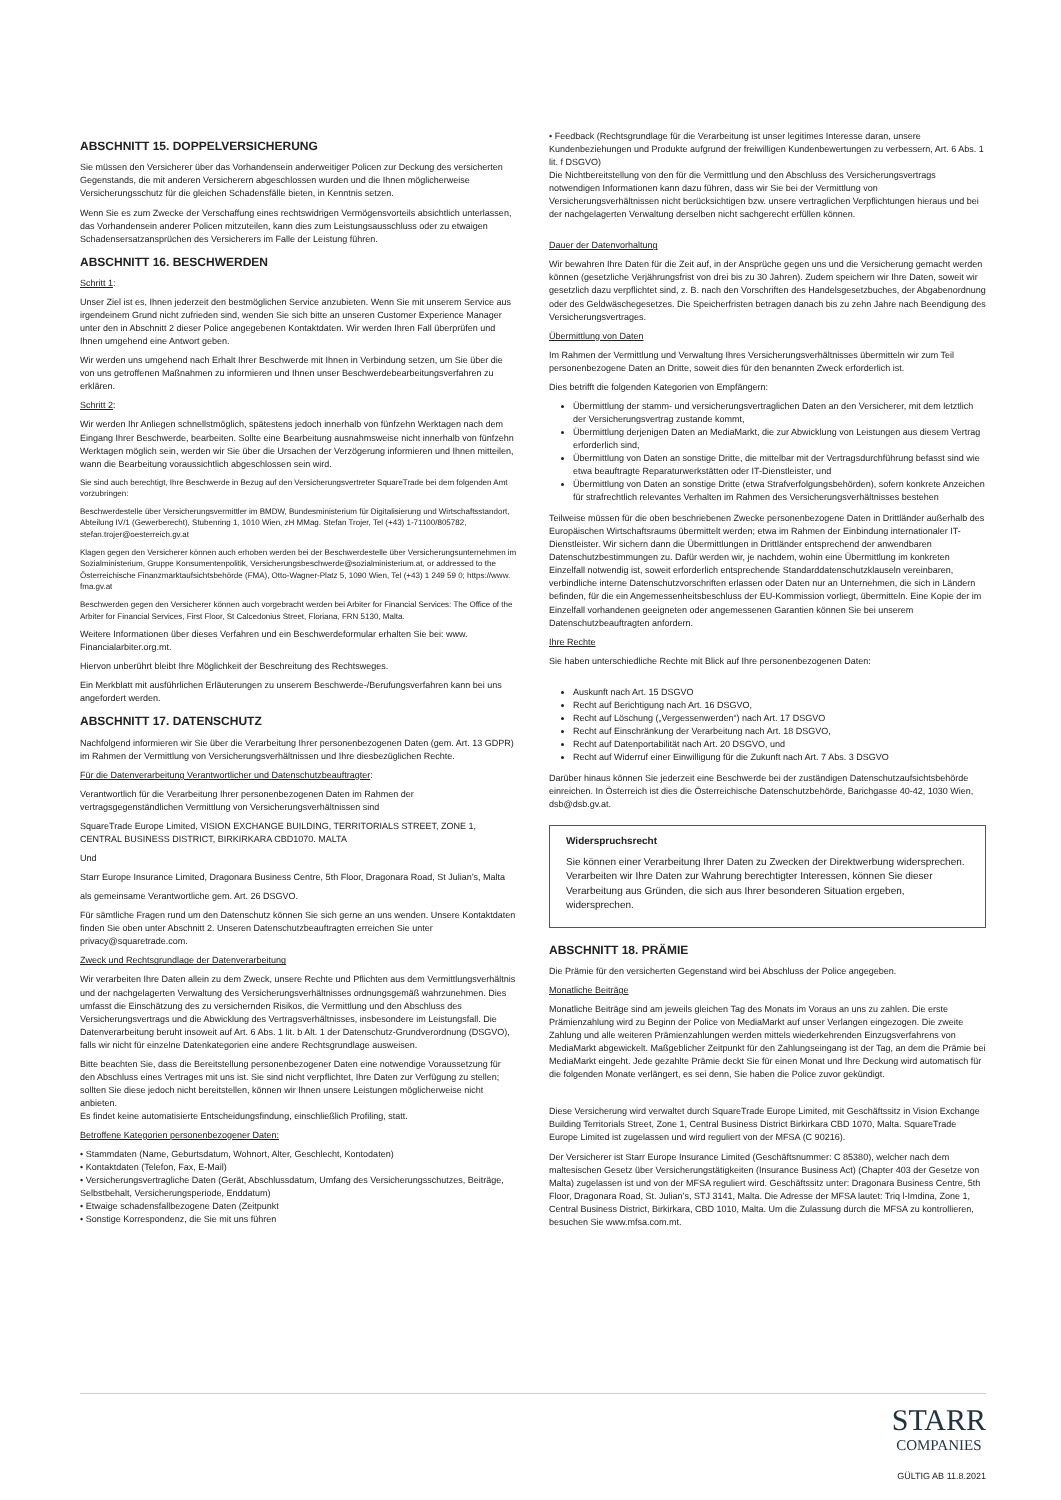ABSCHNITT 15. DOPPELVERSICHERUNG
Sie müssen den Versicherer über das Vorhandensein anderweitiger Policen zur Deckung des versicherten Gegenstands, die mit anderen Versicherern abgeschlossen wurden und die Ihnen möglicherweise Versicherungsschutz für die gleichen Schadensfälle bieten, in Kenntnis setzen.
Wenn Sie es zum Zwecke der Verschaffung eines rechtswidrigen Vermögensvorteils absichtlich unterlassen, das Vorhandensein anderer Policen mitzuteilen, kann dies zum Leistungsausschluss oder zu etwaigen Schadensersatzansprüchen des Versicherers im Falle der Leistung führen.
ABSCHNITT 16. BESCHWERDEN
Schritt 1:
Unser Ziel ist es, Ihnen jederzeit den bestmöglichen Service anzubieten. Wenn Sie mit unserem Service aus irgendeinem Grund nicht zufrieden sind, wenden Sie sich bitte an unseren Customer Experience Manager unter den in Abschnitt 2 dieser Police angegebenen Kontaktdaten. Wir werden Ihren Fall überprüfen und Ihnen umgehend eine Antwort geben.
Wir werden uns umgehend nach Erhalt Ihrer Beschwerde mit Ihnen in Verbindung setzen, um Sie über die von uns getroffenen Maßnahmen zu informieren und Ihnen unser Beschwerdebearbeitungsverfahren zu erklären.
Schritt 2:
Wir werden Ihr Anliegen schnellstmöglich, spätestens jedoch innerhalb von fünfzehn Werktagen nach dem Eingang Ihrer Beschwerde, bearbeiten. Sollte eine Bearbeitung ausnahmsweise nicht innerhalb von fünfzehn Werktagen möglich sein, werden wir Sie über die Ursachen der Verzögerung informieren und Ihnen mitteilen, wann die Bearbeitung voraussichtlich abgeschlossen sein wird.
Sie sind auch berechtigt, Ihre Beschwerde in Bezug auf den Versicherungsvertreter SquareTrade bei dem folgenden Amt vorzubringen:
Beschwerdestelle über Versicherungsvermittler im BMDW, Bundesministerium für Digitalisierung und Wirtschaftsstandort, Abteilung IV/1 (Gewerberecht), Stubenring 1, 1010 Wien, zH MMag. Stefan Trojer, Tel (+43) 1-71100/805782, stefan.trojer@oesterreich.gv.at
Klagen gegen den Versicherer können auch erhoben werden bei der Beschwerdestelle über Versicherungsunternehmen im Sozialministerium, Gruppe Konsumentenpolitik, Versicherungsbeschwerde@sozialministerium.at, or addressed to the Österreichische Finanzmarktaufsichtsbehörde (FMA), Otto-Wagner-Platz 5, 1090 Wien, Tel (+43) 1 249 59 0; https://www. fma.gv.at
Beschwerden gegen den Versicherer können auch vorgebracht werden bei Arbiter for Financial Services: The Office of the Arbiter for Financial Services, First Floor, St Calcedonius Street, Floriana, FRN 5130, Malta.
Weitere Informationen über dieses Verfahren und ein Beschwerdeformular erhalten Sie bei: www. Financialarbiter.org.mt.
Hiervon unberührt bleibt Ihre Möglichkeit der Beschreitung des Rechtsweges.
Ein Merkblatt mit ausführlichen Erläuterungen zu unserem Beschwerde-/Berufungsverfahren kann bei uns angefordert werden.
ABSCHNITT 17. DATENSCHUTZ
Nachfolgend informieren wir Sie über die Verarbeitung Ihrer personenbezogenen Daten (gem. Art. 13 GDPR) im Rahmen der Vermittlung von Versicherungsverhältnissen und Ihre diesbezüglichen Rechte.
Für die Datenverarbeitung Verantwortlicher und Datenschutzbeauftragter:
Verantwortlich für die Verarbeitung Ihrer personenbezogenen Daten im Rahmen der vertragsgegenständlichen Vermittlung von Versicherungsverhältnissen sind
SquareTrade Europe Limited, VISION EXCHANGE BUILDING, TERRITORIALS STREET, ZONE 1, CENTRAL BUSINESS DISTRICT, BIRKIRKARA CBD1070. MALTA
Und
Starr Europe Insurance Limited, Dragonara Business Centre, 5th Floor, Dragonara Road, St Julian’s, Malta
als gemeinsame Verantwortliche gem. Art. 26 DSGVO.
Für sämtliche Fragen rund um den Datenschutz können Sie sich gerne an uns wenden. Unsere Kontaktdaten finden Sie oben unter Abschnitt 2. Unseren Datenschutzbeauftragten erreichen Sie unter privacy@squaretrade.com.
Zweck und Rechtsgrundlage der Datenverarbeitung
Wir verarbeiten Ihre Daten allein zu dem Zweck, unsere Rechte und Pflichten aus dem Vermittlungsverhältnis und der nachgelagerten Verwaltung des Versicherungsverhältnisses ordnungsgemäß wahrzunehmen. Dies umfasst die Einschätzung des zu versichernden Risikos, die Vermittlung und den Abschluss des Versicherungsvertrags und die Abwicklung des Vertragsverhältnisses, insbesondere im Leistungsfall. Die Datenverarbeitung beruht insoweit auf Art. 6 Abs. 1 lit. b Alt. 1 der Datenschutz-Grundverordnung (DSGVO), falls wir nicht für einzelne Datenkategorien eine andere Rechtsgrundlage ausweisen.
Bitte beachten Sie, dass die Bereitstellung personenbezogener Daten eine notwendige Voraussetzung für den Abschluss eines Vertrages mit uns ist. Sie sind nicht verpflichtet, Ihre Daten zur Verfügung zu stellen; sollten Sie diese jedoch nicht bereitstellen, können wir Ihnen unsere Leistungen möglicherweise nicht anbieten.
Es findet keine automatisierte Entscheidungsfindung, einschließlich Profiling, statt.
Betroffene Kategorien personenbezogener Daten:
• Stammdaten (Name, Geburtsdatum, Wohnort, Alter, Geschlecht, Kontodaten)
• Kontaktdaten (Telefon, Fax, E-Mail)
• Versicherungsvertragliche Daten (Gerät, Abschlussdatum, Umfang des Versicherungsschutzes, Beiträge, Selbstbehalt, Versicherungsperiode, Enddatum)
• Etwaige schadensfallbezogene Daten (Zeitpunkt
• Sonstige Korrespondenz, die Sie mit uns führen
• Feedback (Rechtsgrundlage für die Verarbeitung ist unser legitimes Interesse daran, unsere Kundenbeziehungen und Produkte aufgrund der freiwilligen Kundenbewertungen zu verbessern, Art. 6 Abs. 1 lit. f DSGVO)
Die Nichtbereitstellung von den für die Vermittlung und den Abschluss des Versicherungsvertrags notwendigen Informationen kann dazu führen, dass wir Sie bei der Vermittlung von Versicherungsverhältnissen nicht berücksichtigen bzw. unsere vertraglichen Verpflichtungen hieraus und bei der nachgelagerten Verwaltung derselben nicht sachgerecht erfüllen können.
Dauer der Datenvorhaltung
Wir bewahren Ihre Daten für die Zeit auf, in der Ansprüche gegen uns und die Versicherung gemacht werden können (gesetzliche Verjährungsfrist von drei bis zu 30 Jahren). Zudem speichern wir Ihre Daten, soweit wir gesetzlich dazu verpflichtet sind, z. B. nach den Vorschriften des Handelsgesetzbuches, der Abgabenordnung oder des Geldwäschegesetzes. Die Speicherfristen betragen danach bis zu zehn Jahre nach Beendigung des Versicherungsvertrages.
Übermittlung von Daten
Im Rahmen der Vermittlung und Verwaltung Ihres Versicherungsverhältnisses übermitteln wir zum Teil personenbezogene Daten an Dritte, soweit dies für den benannten Zweck erforderlich ist.
Dies betrifft die folgenden Kategorien von Empfängern:
Übermittlung der stamm- und versicherungsvertraglichen Daten an den Versicherer, mit dem letztlich der Versicherungsvertrag zustande kommt,
Übermittlung derjenigen Daten an MediaMarkt, die zur Abwicklung von Leistungen aus diesem Vertrag erforderlich sind,
Übermittlung von Daten an sonstige Dritte, die mittelbar mit der Vertragsdurchführung befasst sind wie etwa beauftragte Reparaturwerkstätten oder IT-Dienstleister, und
Übermittlung von Daten an sonstige Dritte (etwa Strafverfolgungsbehörden), sofern konkrete Anzeichen für strafrechtlich relevantes Verhalten im Rahmen des Versicherungsverhältnisses bestehen
Teilweise müssen für die oben beschriebenen Zwecke personenbezogene Daten in Drittländer außerhalb des Europäischen Wirtschaftsraums übermittelt werden; etwa im Rahmen der Einbindung internationaler IT-Dienstleister. Wir sichern dann die Übermittlungen in Drittländer entsprechend der anwendbaren Datenschutzbestimmungen zu. Dafür werden wir, je nachdem, wohin eine Übermittlung im konkreten Einzelfall notwendig ist, soweit erforderlich entsprechende Standarddatenschutzklauseln vereinbaren, verbindliche interne Datenschutzvorschriften erlassen oder Daten nur an Unternehmen, die sich in Ländern befinden, für die ein Angemessenheitsbeschluss der EU-Kommission vorliegt, übermitteln. Eine Kopie der im Einzelfall vorhandenen geeigneten oder angemessenen Garantien können Sie bei unserem Datenschutzbeauftragten anfordern.
Ihre Rechte
Sie haben unterschiedliche Rechte mit Blick auf Ihre personenbezogenen Daten:
Auskunft nach Art. 15 DSGVO
Recht auf Berichtigung nach Art. 16 DSGVO,
Recht auf Löschung („Vergessenwerden“) nach Art. 17 DSGVO
Recht auf Einschränkung der Verarbeitung nach Art. 18 DSGVO,
Recht auf Datenportabilität nach Art. 20 DSGVO, und
Recht auf Widerruf einer Einwilligung für die Zukunft nach Art. 7 Abs. 3 DSGVO
Darüber hinaus können Sie jederzeit eine Beschwerde bei der zuständigen Datenschutzaufsichtsbehörde einreichen. In Österreich ist dies die Österreichische Datenschutzbehörde, Barichgasse 40-42, 1030 Wien, dsb@dsb.gv.at.
Widerspruchsrecht
Sie können einer Verarbeitung Ihrer Daten zu Zwecken der Direktwerbung widersprechen. Verarbeiten wir Ihre Daten zur Wahrung berechtigter Interessen, können Sie dieser Verarbeitung aus Gründen, die sich aus Ihrer besonderen Situation ergeben, widersprechen.
ABSCHNITT 18. PRÄMIE
Die Prämie für den versicherten Gegenstand wird bei Abschluss der Police angegeben.
Monatliche Beiträge
Monatliche Beiträge sind am jeweils gleichen Tag des Monats im Voraus an uns zu zahlen. Die erste Prämienzahlung wird zu Beginn der Police von MediaMarkt auf unser Verlangen eingezogen. Die zweite Zahlung und alle weiteren Prämienzahlungen werden mittels wiederkehrenden Einzugsverfahrens von MediaMarkt abgewickelt. Maßgeblicher Zeitpunkt für den Zahlungseingang ist der Tag, an dem die Prämie bei MediaMarkt eingeht. Jede gezahlte Prämie deckt Sie für einen Monat und Ihre Deckung wird automatisch für die folgenden Monate verlängert, es sei denn, Sie haben die Police zuvor gekündigt.
Diese Versicherung wird verwaltet durch SquareTrade Europe Limited, mit Geschäftssitz in Vision Exchange Building Territorials Street, Zone 1, Central Business District Birkirkara CBD 1070, Malta. SquareTrade Europe Limited ist zugelassen und wird reguliert von der MFSA (C 90216).
Der Versicherer ist Starr Europe Insurance Limited (Geschäftsnummer: C 85380), welcher nach dem maltesischen Gesetz über Versicherungstätigkeiten (Insurance Business Act) (Chapter 403 der Gesetze von Malta) zugelassen ist und von der MFSA reguliert wird. Geschäftssitz unter: Dragonara Business Centre, 5th Floor, Dragonara Road, St. Julian’s, STJ 3141, Malta. Die Adresse der MFSA lautet: Triq l-Imdina, Zone 1, Central Business District, Birkirkara, CBD 1010, Malta. Um die Zulassung durch die MFSA zu kontrollieren, besuchen Sie www.mfsa.com.mt.
STARR
COMPANIES
GÜLTIG AB 11.8.2021